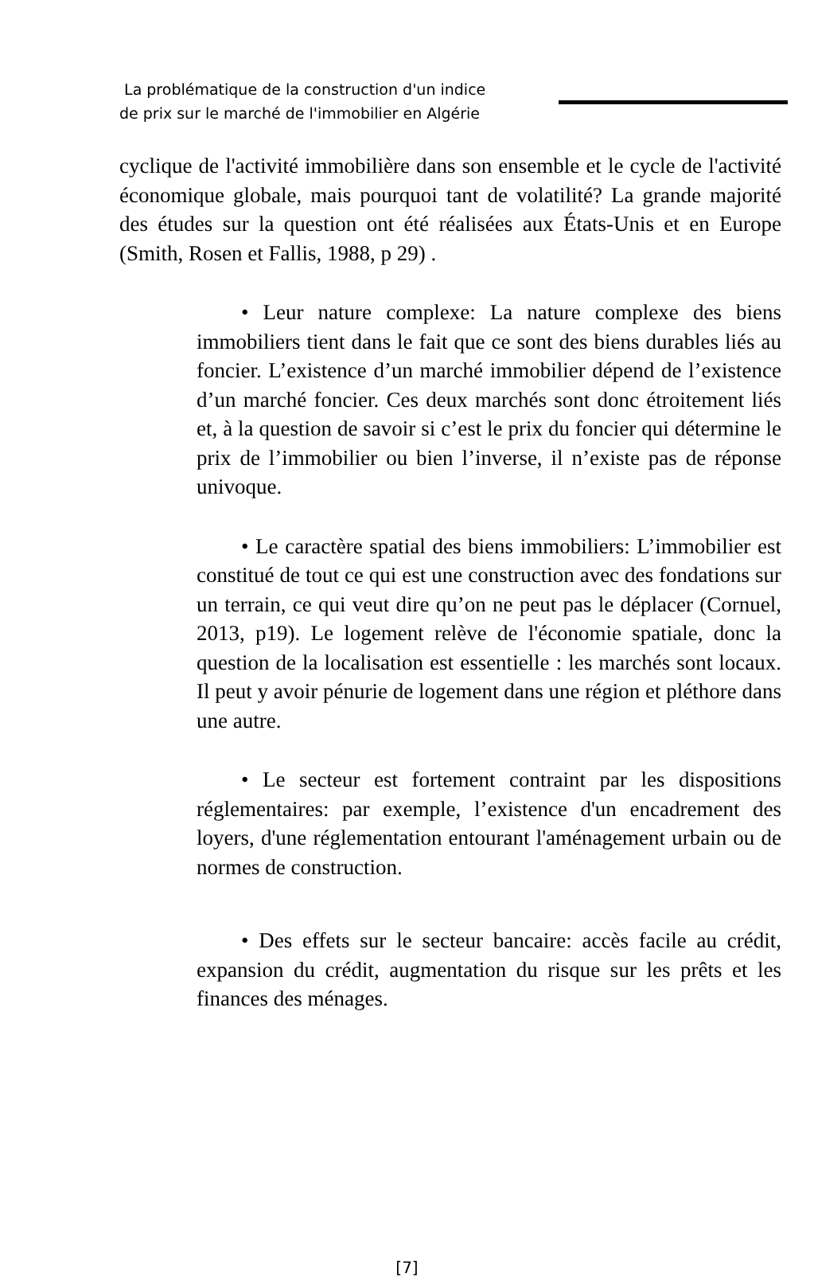La problématique de la construction d'un indice
de prix sur le marché de l'immobilier en Algérie
cyclique de l'activité immobilière dans son ensemble et le cycle de l'activité économique globale, mais pourquoi tant de volatilité? La grande majorité des études sur la question ont été réalisées aux États-Unis et en Europe (Smith, Rosen et Fallis, 1988, p 29) .
• Leur nature complexe: La nature complexe des biens immobiliers tient dans le fait que ce sont des biens durables liés au foncier. L’existence d’un marché immobilier dépend de l’existence d’un marché foncier. Ces deux marchés sont donc étroitement liés et, à la question de savoir si c’est le prix du foncier qui détermine le prix de l’immobilier ou bien l’inverse, il n’existe pas de réponse univoque.
• Le caractère spatial des biens immobiliers: L’immobilier est constitué de tout ce qui est une construction avec des fondations sur un terrain, ce qui veut dire qu’on ne peut pas le déplacer (Cornuel, 2013, p19). Le logement relève de l'économie spatiale, donc la question de la localisation est essentielle : les marchés sont locaux. Il peut y avoir pénurie de logement dans une région et pléthore dans une autre.
• Le secteur est fortement contraint par les dispositions réglementaires: par exemple, l’existence d'un encadrement des loyers, d'une réglementation entourant l'aménagement urbain ou de normes de construction.
• Des effets sur le secteur bancaire: accès facile au crédit, expansion du crédit, augmentation du risque sur les prêts et les finances des ménages.
[7]